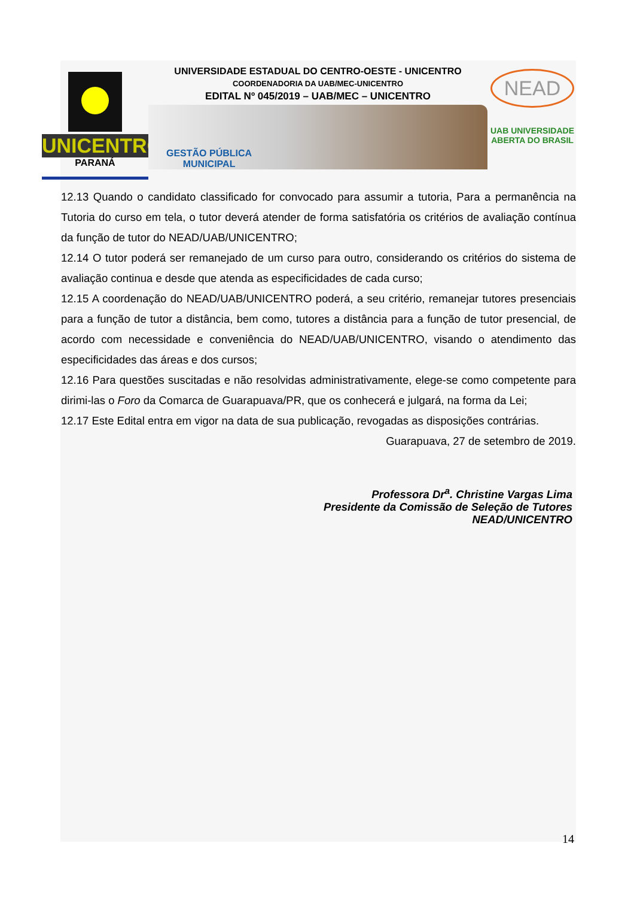UNICENTRO
PARANÁ
UNIVERSIDADE ESTADUAL DO CENTRO-OESTE - UNICENTRO
COORDENADORIA DA UAB/MEC-UNICENTRO
EDITAL Nº 045/2019 – UAB/MEC – UNICENTRO
GESTÃO PÚBLICA
MUNICIPAL
NEAD
UAB UNIVERSIDADE
ABERTA DO BRASIL
12.13 Quando o candidato classificado for convocado para assumir a tutoria, Para a permanência na Tutoria do curso em tela, o tutor deverá atender de forma satisfatória os critérios de avaliação contínua da função de tutor do NEAD/UAB/UNICENTRO;
12.14 O tutor poderá ser remanejado de um curso para outro, considerando os critérios do sistema de avaliação continua e desde que atenda as especificidades de cada curso;
12.15 A coordenação do NEAD/UAB/UNICENTRO poderá, a seu critério, remanejar tutores presenciais para a função de tutor a distância, bem como, tutores a distância para a função de tutor presencial, de acordo com necessidade e conveniência do NEAD/UAB/UNICENTRO, visando o atendimento das especificidades das áreas e dos cursos;
12.16 Para questões suscitadas e não resolvidas administrativamente, elege-se como competente para dirimi-las o Foro da Comarca de Guarapuava/PR, que os conhecerá e julgará, na forma da Lei;
12.17 Este Edital entra em vigor na data de sua publicação, revogadas as disposições contrárias.
Guarapuava, 27 de setembro de 2019.
Professora Dr<sup>a</sup>. Christine Vargas Lima
Presidente da Comissão de Seleção de Tutores
NEAD/UNICENTRO
14